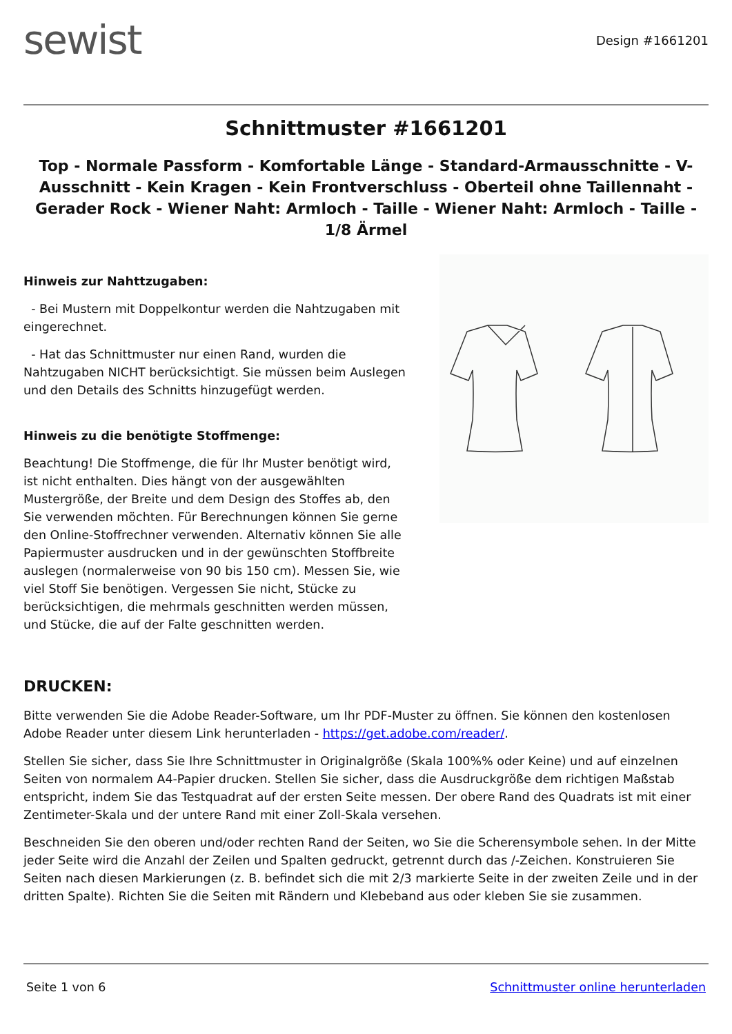sewist
Design #1661201
Schnittmuster #1661201
Top - Normale Passform - Komfortable Länge - Standard-Armausschnitte - V-Ausschnitt - Kein Kragen - Kein Frontverschluss - Oberteil ohne Taillennaht - Gerader Rock - Wiener Naht: Armloch - Taille - Wiener Naht: Armloch - Taille - 1/8 Ärmel
Hinweis zur Nahttzugaben:
- Bei Mustern mit Doppelkontur werden die Nahtzugaben mit eingerechnet.
- Hat das Schnittmuster nur einen Rand, wurden die Nahtzugaben NICHT berücksichtigt. Sie müssen beim Auslegen und den Details des Schnitts hinzugefügt werden.
Hinweis zu die benötigte Stoffmenge:
Beachtung! Die Stoffmenge, die für Ihr Muster benötigt wird, ist nicht enthalten. Dies hängt von der ausgewählten Mustergröße, der Breite und dem Design des Stoffes ab, den Sie verwenden möchten. Für Berechnungen können Sie gerne den Online-Stoffrechner verwenden. Alternativ können Sie alle Papiermuster ausdrucken und in der gewünschten Stoffbreite auslegen (normalerweise von 90 bis 150 cm). Messen Sie, wie viel Stoff Sie benötigen. Vergessen Sie nicht, Stücke zu berücksichtigen, die mehrmals geschnitten werden müssen, und Stücke, die auf der Falte geschnitten werden.
DRUCKEN:
Bitte verwenden Sie die Adobe Reader-Software, um Ihr PDF-Muster zu öffnen. Sie können den kostenlosen Adobe Reader unter diesem Link herunterladen - https://get.adobe.com/reader/.
Stellen Sie sicher, dass Sie Ihre Schnittmuster in Originalgröße (Skala 100%% oder Keine) und auf einzelnen Seiten von normalem A4-Papier drucken. Stellen Sie sicher, dass die Ausdruckgröße dem richtigen Maßstab entspricht, indem Sie das Testquadrat auf der ersten Seite messen. Der obere Rand des Quadrats ist mit einer Zentimeter-Skala und der untere Rand mit einer Zoll-Skala versehen.
Beschneiden Sie den oberen und/oder rechten Rand der Seiten, wo Sie die Scherensymbole sehen. In der Mitte jeder Seite wird die Anzahl der Zeilen und Spalten gedruckt, getrennt durch das /-Zeichen. Konstruieren Sie Seiten nach diesen Markierungen (z. B. befindet sich die mit 2/3 markierte Seite in der zweiten Zeile und in der dritten Spalte). Richten Sie die Seiten mit Rändern und Klebeband aus oder kleben Sie sie zusammen.
Seite 1 von 6 Schnittmuster online herunterladen